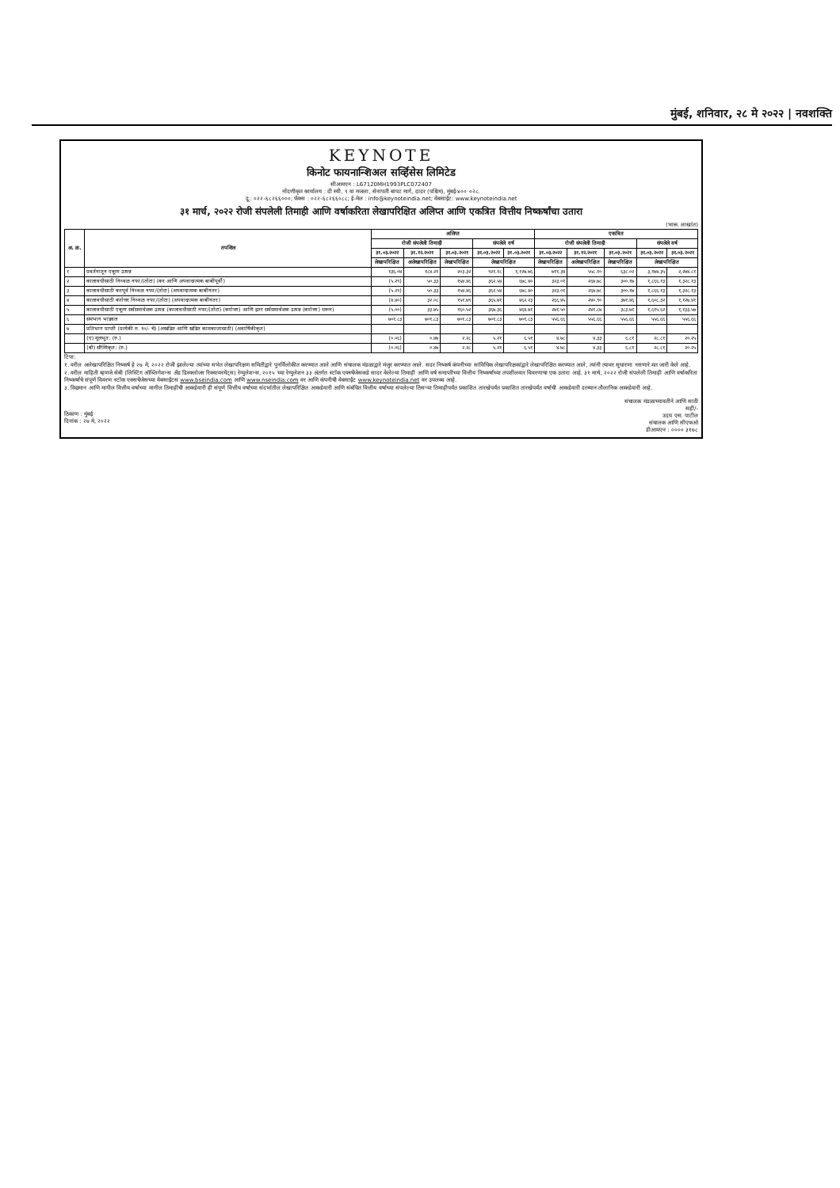मुंबई, शनिवार, २८ मे २०२२ | नवशक्ति
KEYNOTE
किनोट फायनान्शिअल सर्व्हिसेस लिमिटेड
सीआयएन : L67120MH1993PLC072407
नोंदणीकृत कार्यालय : दी स्वी, ९ वा मजला, सेनापती बापट मार्ग, दादर (पश्चिम), मुंबई-४०० ०२८.
दू.: ०२२-६८२६६०००; फॅक्स : ०२२-६८२६६०८८; ई-मेल : info@keynoteindia.net; वेबसाईट: www.keynoteindia.net
३१ मार्च, २०२२ रोजी संपलेली तिमाही आणि वर्षाकरिता लेखापरिक्षित अलिप्त आणि एकत्रित वित्तीय निष्कर्षांचा उतारा
(भारू. लाखांत)
| अ. क्र. | तपशिल | अलिप्त | | | | | एकत्रित | | | | |
| --- | --- | --- | --- | --- | --- | --- | --- | --- | --- | --- | --- |
| | | रोजी संपलेली तिमाही | | | संपलेले वर्ष | | रोजी संपलेली तिमाही | | | संपलेले वर्ष | |
| | | ३१.०३.२०२२ | ३१.१२.२०२१ | ३१.०३.२०२१ | ३१.०३.२०२२ | ३१.०३.२०२१ | ३१.०३.२०२२ | ३१.१२.२०२१ | ३१.०३.२०२१ | ३१.०३.२०२२ | ३१.०३.२०२१ |
| | | लेखापरिक्षित | अलेखापरिक्षित | लेखापरिक्षित | लेखापरिक्षित | | लेखापरिक्षित | अलेखापरिक्षित | लेखापरिक्षित | लेखापरिक्षित | |
| १ | प्रवर्तनातून एकूण उत्पन्न | १३६.०४ | १८४.२१ | २०३.३२ | ९२१.१८ | १,१२७.७६ | ७११.३४ | ५५८.१० | ६३८.०२ | ३,१७४.३५ | २,२७४.८१ |
| २ | कालावधीसाठी निव्वळ नफा/(तोटा) (कर आणि अपवादात्मक बाबींपूर्वी) | (५.२९) | ५०.३३ | १५४.४६ | ३६२.५४ | ६७८.४० | ३२३.०१ | २६७.७८ | ३००.१७ | १,८६६.१३ | १,३२८.१३ |
| ३ | कालावधीसाठी करपूर्व निव्वळ नफा/(तोटा) (अपवादात्मक बाबींनंतर) | (५.२९) | ५०.३३ | १५४.४६ | ३६२.५४ | ६७८.४० | ३२३.०१ | २६७.७८ | ३००.१७ | १,८६६.१३ | १,३२८.१३ |
| ४ | कालावधीसाठी करोत्तर निव्वळ नफा/(तोटा) (अपवादात्मक बाबींनंतर) | (४.४०) | ३२.०८ | १५१.७९ | ३६५.७१ | ४६२.२३ | २६६.४५ | २४०.९० | ३७१.४६ | १,६०८.३२ | १,१२७.४१ |
| ५ | कालावधीसाठी एकूण सर्वसमावेशक उत्पन्न (कालावधीसाठी नफा/(तोटा) (करोत्तर) आणि इतर सर्वसमावेशक उत्पन्न (करोत्तर) धरून) | (५.००) | ३३.७५ | १६०.५२ | ३६७.३६ | ४६४.७१ | २७१.५० | २४१.८७ | ३८३.७१ | १,६१५.६२ | १,१३३.५७ |
| ६ | समभाग भांडवल | ७०१.८३ | ७०१.८३ | ७०१.८३ | ७०१.८३ | ७०१.८३ | ५५६.६६ | ५५६.६६ | ५५६.६६ | ५५६.६६ | ५५६.६६ |
| ७ | प्रतिभाग प्राप्ती (प्रत्येकी रु. १०/- चे) (अखंडित आणि खंडित कामकाजासाठी) (अवार्षिकीकृत) | | | | | | | | | | |
| | (ए) मूलभूत: (रु.) | (०.०६) | ०.४७ | २.२८ | ५.२१ | ६.५१ | ४.७८ | ४.३३ | ६.८१ | २८.८१ | २०.२५ |
| | (बी) सौम्यिकृत: (रु.) | (०.०६) | ०.४७ | २.२८ | ५.२१ | ६.५१ | ४.७८ | ४.३३ | ६.८१ | २८.८१ | २०.२५ |
टिपा:
१. वरील अलेखापरिक्षित निष्कर्ष हे २७ मे, २०२२ रोजी झालेल्या त्यांच्या सभेत लेखापरिक्षण समितीद्वारे पुनर्विलोकीत करण्यात आले आणि संचालक मंडळाद्वारे मंजुर करण्यात आले. सदर निष्कर्ष कंपनीच्या सांविधिक लेखापरिक्षकांद्वारे लेखापरिक्षित करण्यात आले, त्यांनी त्यावर सुधारणा नसणारे मत जारी केले आहे.
२. वरील माहिती म्हणजे सेबी (लिस्टिंग ऑब्लिगेशन्स अँड डिस्क्लोजर रिक्वायरमेंट्स) रेग्युलेशन्स, २०१५ च्या रेग्युलेशन ३३ अंतर्गत स्टॉक एक्स्चेंजेसकडे सादर केलेल्या तिमाही आणि वर्ष समाप्तीच्या वित्तीय निष्कर्षांच्या तपशीलवार विवरणाचा एक उतारा आहे. ३१ मार्च, २०२२ रोजी संपलेली तिमाही आणि वर्षाकरिता निष्कर्षांचे संपूर्ण विवरण स्टॉक एक्सचेंजेसच्या वेबसाईटस www.bseindia.com आणि www.nseindia.com वर आणि कंपनीची वेबसाईट www.keynoteindia.net वर उपलब्ध आहे.
३. विद्यमान आणि मागील वित्तीय वर्षाच्या मागील तिमाहीची आकडेवारी ही संपूर्ण वित्तीय वर्षाच्या संदर्भातील लेखापरिक्षित आकडेवारी आणि संबंधित वित्तीय वर्षाच्या संपलेल्या तिसऱ्या तिमाहीपर्यंत प्रकाशित तारखेपर्यंत प्रकाशित तारखेपर्यंत वर्षाची आकडेवारी दरम्यान तौलानिक आकडेवारी आहे.
ठिकाण : मुंबई
दिनांक : २७ मे, २०२२
संचालक मंडळाच्यावतीने आणि साठी
सही/-
उदय एस. पाटील
संचालक आणि सीएफओ
डीआयएन : ०००० ३१७८